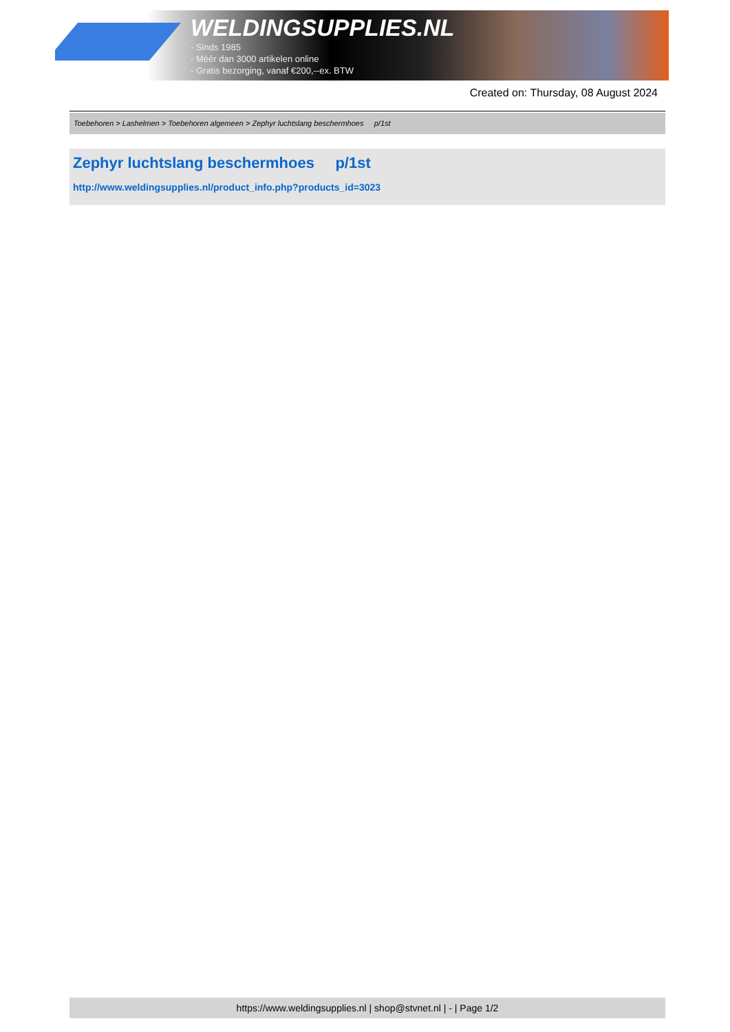WELDINGSUPPLIES.NL
- Sinds 1985
- Méér dan 3000 artikelen online
- Gratis bezorging, vanaf €200,--ex. BTW
Created on: Thursday, 08 August 2024
Toebehoren > Lashelmen > Toebehoren algemeen > Zephyr luchtslang beschermhoes p/1st
Zephyr luchtslang beschermhoes p/1st
http://www.weldingsupplies.nl/product_info.php?products_id=3023
https://www.weldingsupplies.nl | shop@stvnet.nl | - | Page 1/2